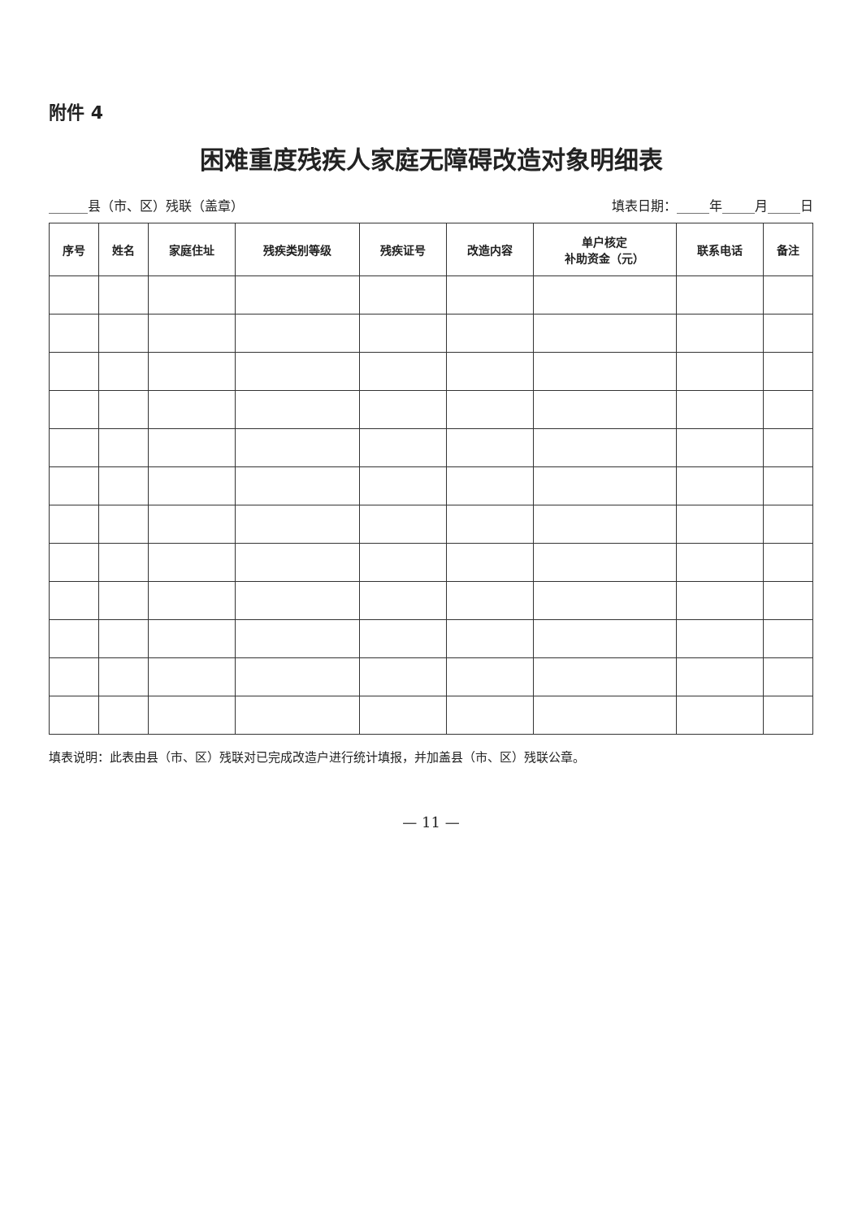附件 4
困难重度残疾人家庭无障碍改造对象明细表
______县（市、区）残联（盖章） 填表日期：_____年_____月_____日
| 序号 | 姓名 | 家庭住址 | 残疾类别等级 | 残疾证号 | 改造内容 | 单户核定 补助资金（元） | 联系电话 | 备注 |
| --- | --- | --- | --- | --- | --- | --- | --- | --- |
填表说明：此表由县（市、区）残联对已完成改造户进行统计填报，并加盖县（市、区）残联公章。
— 11 —